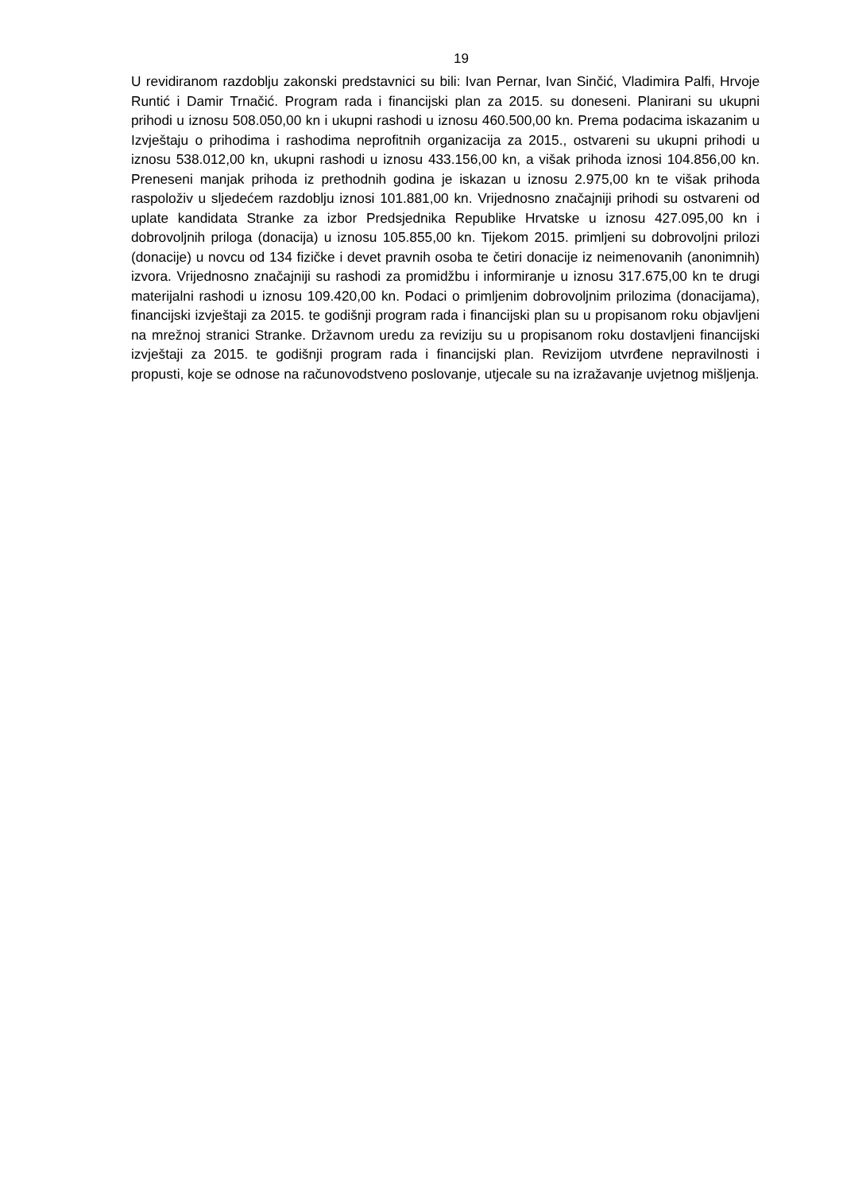19
U revidiranom razdoblju zakonski predstavnici su bili: Ivan Pernar, Ivan Sinčić, Vladimira Palfi, Hrvoje Runtić i Damir Trnačić. Program rada i financijski plan za 2015. su doneseni. Planirani su ukupni prihodi u iznosu 508.050,00 kn i ukupni rashodi u iznosu 460.500,00 kn. Prema podacima iskazanim u Izvještaju o prihodima i rashodima neprofitnih organizacija za 2015., ostvareni su ukupni prihodi u iznosu 538.012,00 kn, ukupni rashodi u iznosu 433.156,00 kn, a višak prihoda iznosi 104.856,00 kn. Preneseni manjak prihoda iz prethodnih godina je iskazan u iznosu 2.975,00 kn te višak prihoda raspoloživ u sljedećem razdoblju iznosi 101.881,00 kn. Vrijednosno značajniji prihodi su ostvareni od uplate kandidata Stranke za izbor Predsjednika Republike Hrvatske u iznosu 427.095,00 kn i dobrovoljnih priloga (donacija) u iznosu 105.855,00 kn. Tijekom 2015. primljeni su dobrovoljni prilozi (donacije) u novcu od 134 fizičke i devet pravnih osoba te četiri donacije iz neimenovanih (anonimnih) izvora. Vrijednosno značajniji su rashodi za promidžbu i informiranje u iznosu 317.675,00 kn te drugi materijalni rashodi u iznosu 109.420,00 kn. Podaci o primljenim dobrovoljnim prilozima (donacijama), financijski izvještaji za 2015. te godišnji program rada i financijski plan su u propisanom roku objavljeni na mrežnoj stranici Stranke. Državnom uredu za reviziju su u propisanom roku dostavljeni financijski izvještaji za 2015. te godišnji program rada i financijski plan. Revizijom utvrđene nepravilnosti i propusti, koje se odnose na računovodstveno poslovanje, utjecale su na izražavanje uvjetnog mišljenja.